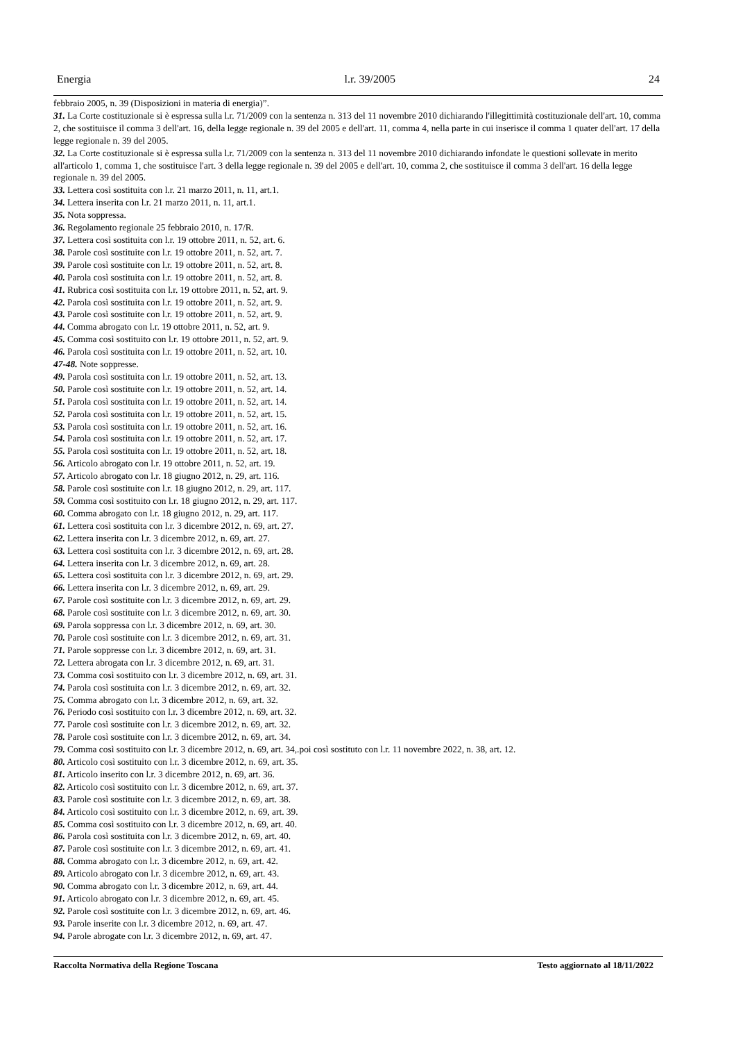Energia l.r. 39/2005 24
febbraio 2005, n. 39 (Disposizioni in materia di energia)”.
31. La Corte costituzionale si è espressa sulla l.r. 71/2009 con la sentenza n. 313 del 11 novembre 2010 dichiarando l'illegittimità costituzionale dell'art. 10, comma 2, che sostituisce il comma 3 dell'art. 16, della legge regionale n. 39 del 2005 e dell'art. 11, comma 4, nella parte in cui inserisce il comma 1 quater dell'art. 17 della legge regionale n. 39 del 2005.
32. La Corte costituzionale si è espressa sulla l.r. 71/2009 con la sentenza n. 313 del 11 novembre 2010 dichiarando infondate le questioni sollevate in merito all'articolo 1, comma 1, che sostituisce l'art. 3 della legge regionale n. 39 del 2005 e dell'art. 10, comma 2, che sostituisce il comma 3 dell'art. 16 della legge regionale n. 39 del 2005.
33. Lettera così sostituita con l.r. 21 marzo 2011, n. 11, art.1.
34. Lettera inserita con l.r. 21 marzo 2011, n. 11, art.1.
35. Nota soppressa.
36. Regolamento regionale 25 febbraio 2010, n. 17/R.
37. Lettera così sostituita con l.r. 19 ottobre 2011, n. 52, art. 6.
38. Parole così sostituite con l.r. 19 ottobre 2011, n. 52, art. 7.
39. Parole così sostituite con l.r. 19 ottobre 2011, n. 52, art. 8.
40. Parola così sostituita con l.r. 19 ottobre 2011, n. 52, art. 8.
41. Rubrica così sostituita con l.r. 19 ottobre 2011, n. 52, art. 9.
42. Parola così sostituita con l.r. 19 ottobre 2011, n. 52, art. 9.
43. Parole così sostituite con l.r. 19 ottobre 2011, n. 52, art. 9.
44. Comma abrogato con l.r. 19 ottobre 2011, n. 52, art. 9.
45. Comma così sostituito con l.r. 19 ottobre 2011, n. 52, art. 9.
46. Parola così sostituita con l.r. 19 ottobre 2011, n. 52, art. 10.
47-48. Note soppresse.
49. Parola così sostituita con l.r. 19 ottobre 2011, n. 52, art. 13.
50. Parole così sostituite con l.r. 19 ottobre 2011, n. 52, art. 14.
51. Parola così sostituita con l.r. 19 ottobre 2011, n. 52, art. 14.
52. Parola così sostituita con l.r. 19 ottobre 2011, n. 52, art. 15.
53. Parola così sostituita con l.r. 19 ottobre 2011, n. 52, art. 16.
54. Parola così sostituita con l.r. 19 ottobre 2011, n. 52, art. 17.
55. Parola così sostituita con l.r. 19 ottobre 2011, n. 52, art. 18.
56. Articolo abrogato con l.r. 19 ottobre 2011, n. 52, art. 19.
57. Articolo abrogato con l.r. 18 giugno 2012, n. 29, art. 116.
58. Parole così sostituite con l.r. 18 giugno 2012, n. 29, art. 117.
59. Comma così sostituito con l.r. 18 giugno 2012, n. 29, art. 117.
60. Comma abrogato con l.r. 18 giugno 2012, n. 29, art. 117.
61. Lettera così sostituita con l.r. 3 dicembre 2012, n. 69, art. 27.
62. Lettera inserita con l.r. 3 dicembre 2012, n. 69, art. 27.
63. Lettera così sostituita con l.r. 3 dicembre 2012, n. 69, art. 28.
64. Lettera inserita con l.r. 3 dicembre 2012, n. 69, art. 28.
65. Lettera così sostituita con l.r. 3 dicembre 2012, n. 69, art. 29.
66. Lettera inserita con l.r. 3 dicembre 2012, n. 69, art. 29.
67. Parole così sostituite con l.r. 3 dicembre 2012, n. 69, art. 29.
68. Parole così sostituite con l.r. 3 dicembre 2012, n. 69, art. 30.
69. Parola soppressa con l.r. 3 dicembre 2012, n. 69, art. 30.
70. Parole così sostituite con l.r. 3 dicembre 2012, n. 69, art. 31.
71. Parole soppresse con l.r. 3 dicembre 2012, n. 69, art. 31.
72. Lettera abrogata con l.r. 3 dicembre 2012, n. 69, art. 31.
73. Comma così sostituito con l.r. 3 dicembre 2012, n. 69, art. 31.
74. Parola così sostituita con l.r. 3 dicembre 2012, n. 69, art. 32.
75. Comma abrogato con l.r. 3 dicembre 2012, n. 69, art. 32.
76. Periodo così sostituito con l.r. 3 dicembre 2012, n. 69, art. 32.
77. Parole così sostituite con l.r. 3 dicembre 2012, n. 69, art. 32.
78. Parole così sostituite con l.r. 3 dicembre 2012, n. 69, art. 34.
79. Comma così sostituito con l.r. 3 dicembre 2012, n. 69, art. 34,.poi così sostituto con l.r. 11 novembre 2022, n. 38, art. 12.
80. Articolo così sostituito con l.r. 3 dicembre 2012, n. 69, art. 35.
81. Articolo inserito con l.r. 3 dicembre 2012, n. 69, art. 36.
82. Articolo così sostituito con l.r. 3 dicembre 2012, n. 69, art. 37.
83. Parole così sostituite con l.r. 3 dicembre 2012, n. 69, art. 38.
84. Articolo così sostituito con l.r. 3 dicembre 2012, n. 69, art. 39.
85. Comma così sostituito con l.r. 3 dicembre 2012, n. 69, art. 40.
86. Parola così sostituita con l.r. 3 dicembre 2012, n. 69, art. 40.
87. Parole così sostituite con l.r. 3 dicembre 2012, n. 69, art. 41.
88. Comma abrogato con l.r. 3 dicembre 2012, n. 69, art. 42.
89. Articolo abrogato con l.r. 3 dicembre 2012, n. 69, art. 43.
90. Comma abrogato con l.r. 3 dicembre 2012, n. 69, art. 44.
91. Articolo abrogato con l.r. 3 dicembre 2012, n. 69, art. 45.
92. Parole così sostituite con l.r. 3 dicembre 2012, n. 69, art. 46.
93. Parole inserite con l.r. 3 dicembre 2012, n. 69, art. 47.
94. Parole abrogate con l.r. 3 dicembre 2012, n. 69, art. 47.
Raccolta Normativa della Regione Toscana Testo aggiornato al 18/11/2022